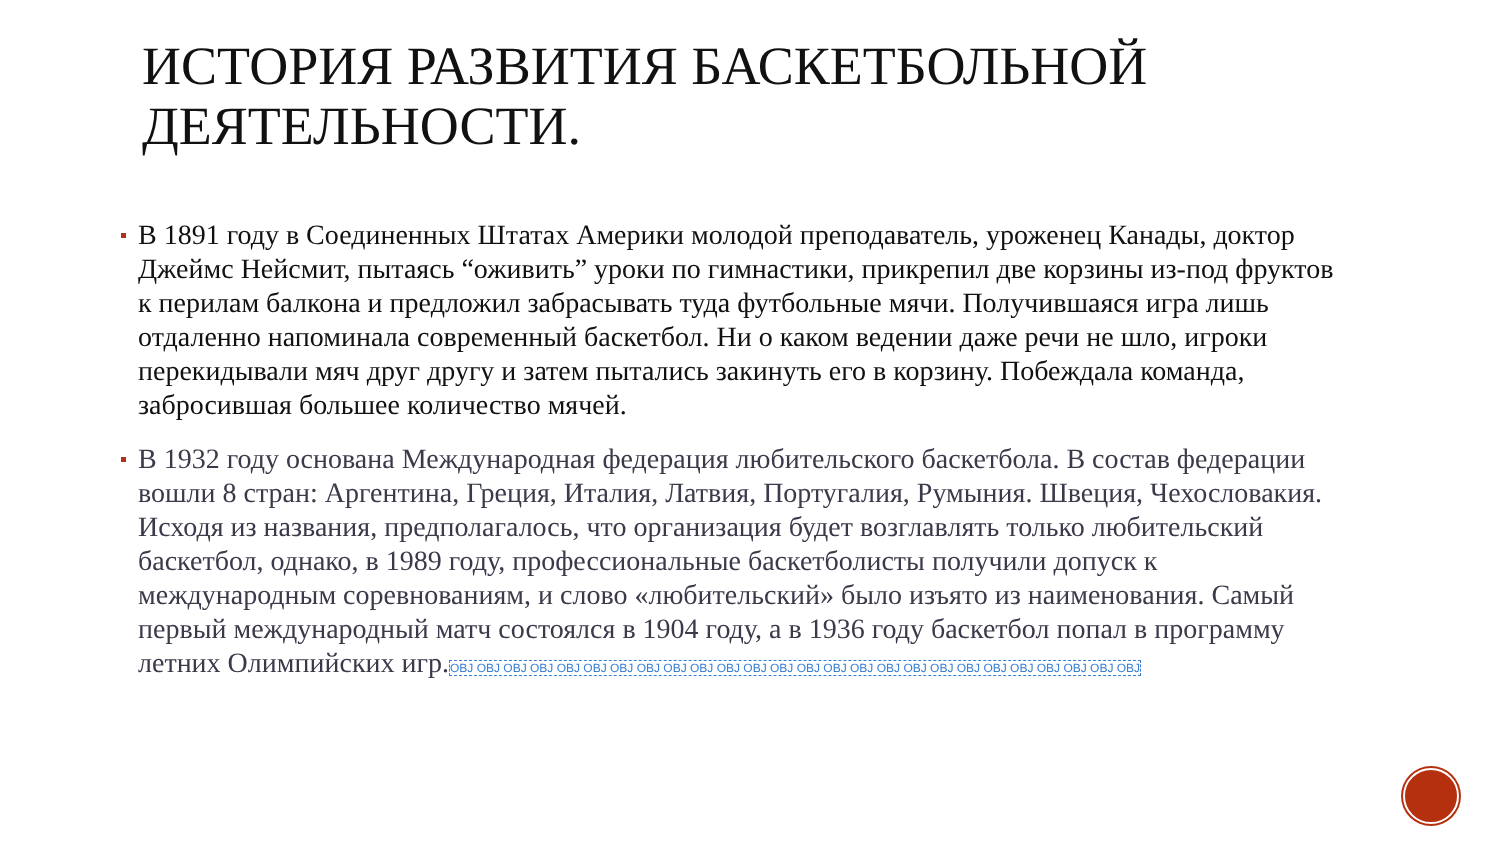ИСТОРИЯ РАЗВИТИЯ БАСКЕТБОЛЬНОЙ ДЕЯТЕЛЬНОСТИ.
В 1891 году в Соединенных Штатах Америки молодой преподаватель, уроженец Канады, доктор Джеймс Нейсмит, пытаясь “оживить” уроки по гимнастики, прикрепил две корзины из-под фруктов к перилам балкона и предложил забрасывать туда футбольные мячи. Получившаяся игра лишь отдаленно напоминала современный баскетбол. Ни о каком ведении даже речи не шло, игроки перекидывали мяч друг другу и затем пытались закинуть его в корзину. Побеждала команда, забросившая большее количество мячей.
В 1932 году основана Международная федерация любительского баскетбола. В состав федерации вошли 8 стран: Аргентина, Греция, Италия, Латвия, Португалия, Румыния. Швеция, Чехословакия. Исходя из названия, предполагалось, что организация будет возглавлять только любительский баскетбол, однако, в 1989 году, профессиональные баскетболисты получили допуск к международным соревнованиям, и слово «любительский» было изъято из наименования. Самый первый международный матч состоялся в 1904 году, а в 1936 году баскетбол попал в программу летних Олимпийских игр.OBJ OBJ OBJ OBJ OBJ OBJ OBJ OBJ OBJ OBJ OBJ OBJ OBJ OBJ OBJ OBJ OBJ OBJ OBJ OBJ OBJ OBJ OBJ OBJ OBJ OBJ